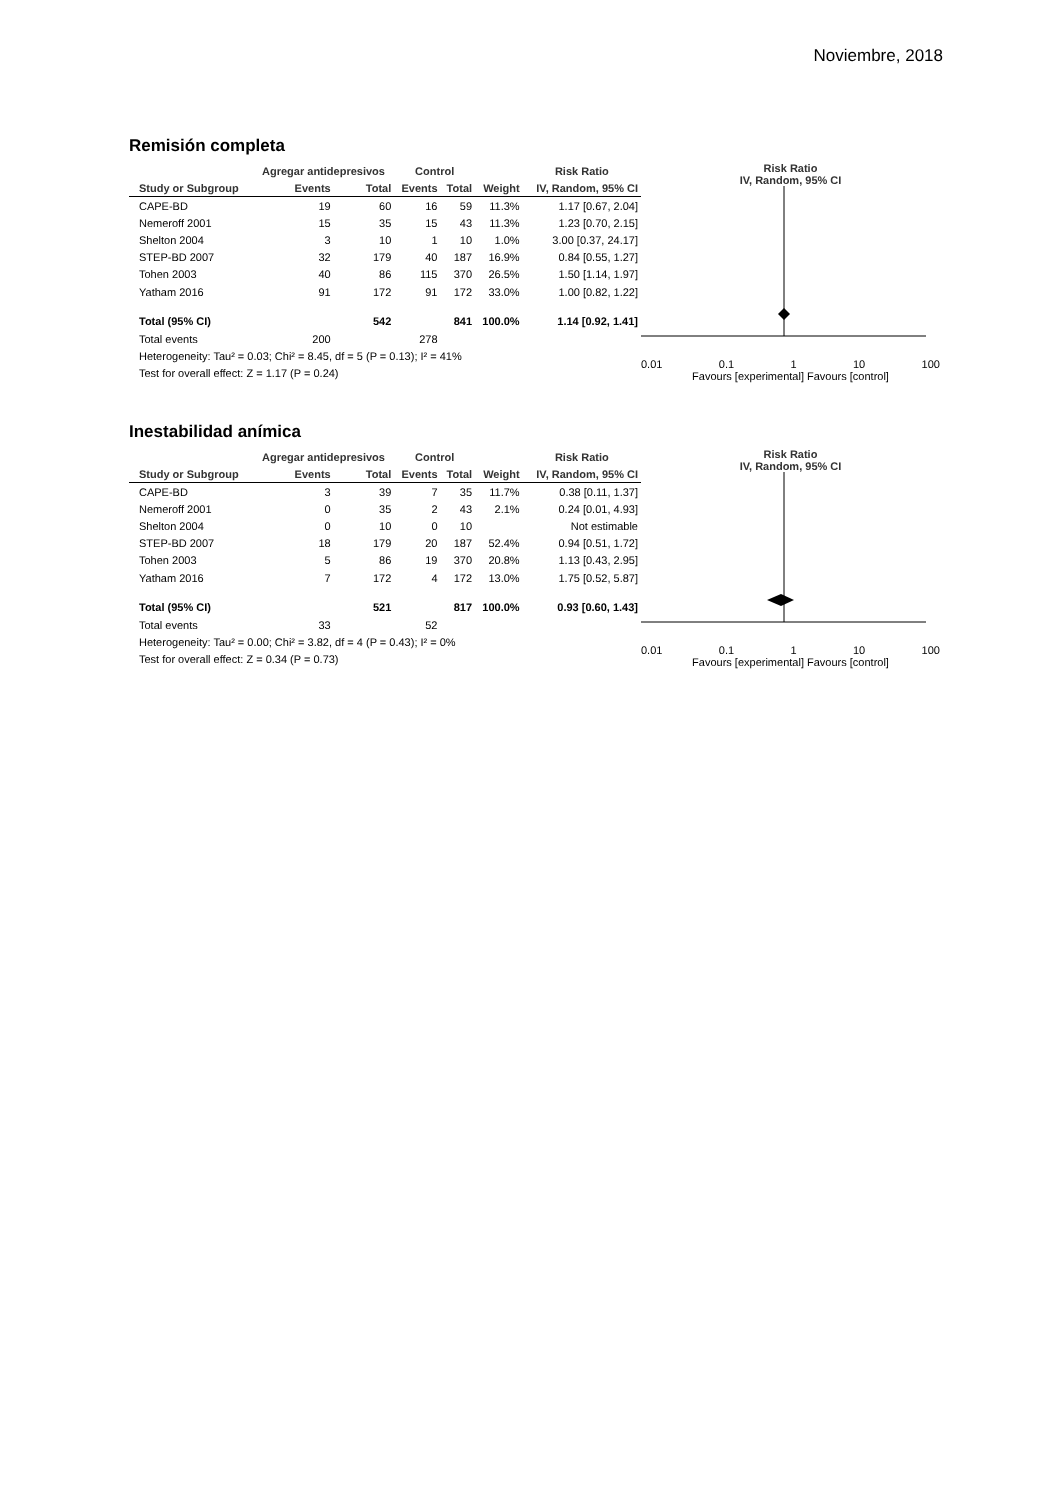Noviembre, 2018
Remisión completa
| | Agregar antidepresivos | | Control | | | Risk Ratio |
| --- | --- | --- | --- | --- | --- | --- |
| Study or Subgroup | Events | Total | Events | Total | Weight | IV, Random, 95% CI |
| CAPE-BD | 19 | 60 | 16 | 59 | 11.3% | 1.17 [0.67, 2.04] |
| Nemeroff 2001 | 15 | 35 | 15 | 43 | 11.3% | 1.23 [0.70, 2.15] |
| Shelton 2004 | 3 | 10 | 1 | 10 | 1.0% | 3.00 [0.37, 24.17] |
| STEP-BD 2007 | 32 | 179 | 40 | 187 | 16.9% | 0.84 [0.55, 1.27] |
| Tohen 2003 | 40 | 86 | 115 | 370 | 26.5% | 1.50 [1.14, 1.97] |
| Yatham 2016 | 91 | 172 | 91 | 172 | 33.0% | 1.00 [0.82, 1.22] |
| Total (95% CI) | | 542 | | 841 | 100.0% | 1.14 [0.92, 1.41] |
| Total events | 200 | | 278 | | | |
| Heterogeneity: Tau² = 0.03; Chi² = 8.45, df = 5 (P = 0.13); I² = 41% | | | | | | |
| Test for overall effect: Z = 1.17 (P = 0.24) | | | | | | |
Risk Ratio
IV, Random, 95% CI
0.01 0.1 1 10 100
Favours [experimental] Favours [control]
Inestabilidad anímica
| | Agregar antidepresivos | | Control | | | Risk Ratio |
| --- | --- | --- | --- | --- | --- | --- |
| Study or Subgroup | Events | Total | Events | Total | Weight | IV, Random, 95% CI |
| CAPE-BD | 3 | 39 | 7 | 35 | 11.7% | 0.38 [0.11, 1.37] |
| Nemeroff 2001 | 0 | 35 | 2 | 43 | 2.1% | 0.24 [0.01, 4.93] |
| Shelton 2004 | 0 | 10 | 0 | 10 | | Not estimable |
| STEP-BD 2007 | 18 | 179 | 20 | 187 | 52.4% | 0.94 [0.51, 1.72] |
| Tohen 2003 | 5 | 86 | 19 | 370 | 20.8% | 1.13 [0.43, 2.95] |
| Yatham 2016 | 7 | 172 | 4 | 172 | 13.0% | 1.75 [0.52, 5.87] |
| Total (95% CI) | | 521 | | 817 | 100.0% | 0.93 [0.60, 1.43] |
| Total events | 33 | | 52 | | | |
| Heterogeneity: Tau² = 0.00; Chi² = 3.82, df = 4 (P = 0.43); I² = 0% | | | | | | |
| Test for overall effect: Z = 0.34 (P = 0.73) | | | | | | |
Risk Ratio
IV, Random, 95% CI
0.01 0.1 1 10 100
Favours [experimental] Favours [control]